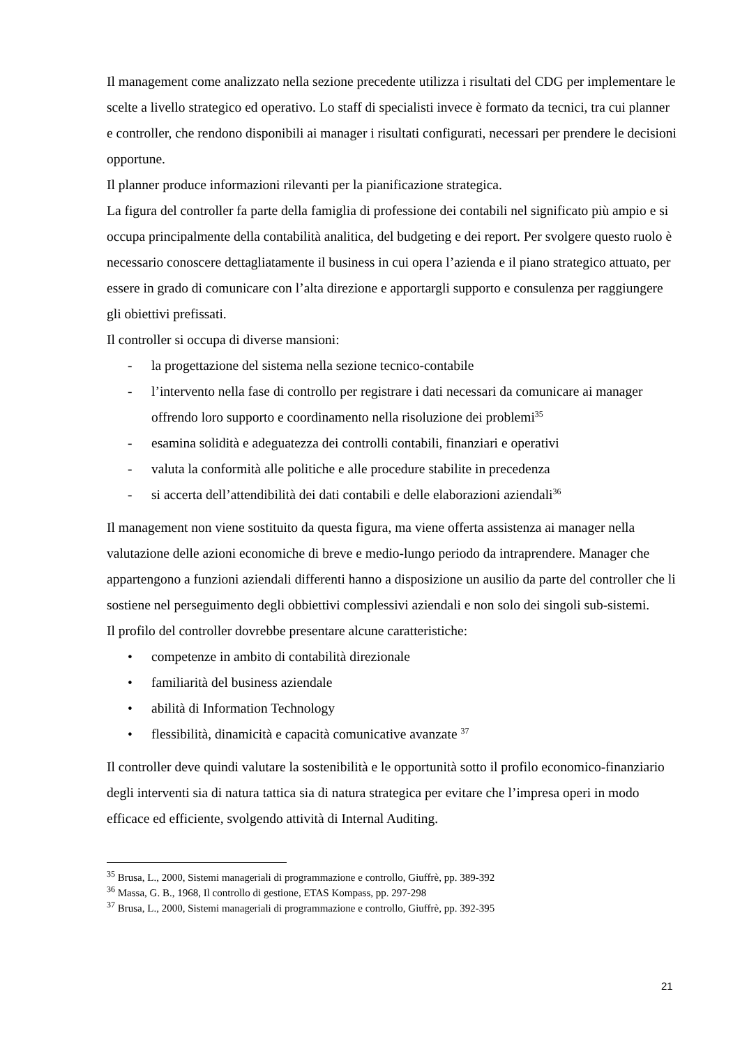Il management come analizzato nella sezione precedente utilizza i risultati del CDG per implementare le scelte a livello strategico ed operativo. Lo staff di specialisti invece è formato da tecnici, tra cui planner e controller, che rendono disponibili ai manager i risultati configurati, necessari per prendere le decisioni opportune.
Il planner produce informazioni rilevanti per la pianificazione strategica.
La figura del controller fa parte della famiglia di professione dei contabili nel significato più ampio e si occupa principalmente della contabilità analitica, del budgeting e dei report. Per svolgere questo ruolo è necessario conoscere dettagliatamente il business in cui opera l’azienda e il piano strategico attuato, per essere in grado di comunicare con l’alta direzione e apportargli supporto e consulenza per raggiungere gli obiettivi prefissati.
Il controller si occupa di diverse mansioni:
- la progettazione del sistema nella sezione tecnico-contabile
- l’intervento nella fase di controllo per registrare i dati necessari da comunicare ai manager offrendo loro supporto e coordinamento nella risoluzione dei problemi<sup>35</sup>
- esamina solidità e adeguatezza dei controlli contabili, finanziari e operativi
- valuta la conformità alle politiche e alle procedure stabilite in precedenza
- si accerta dell’attendibilità dei dati contabili e delle elaborazioni aziendali<sup>36</sup>
Il management non viene sostituito da questa figura, ma viene offerta assistenza ai manager nella valutazione delle azioni economiche di breve e medio-lungo periodo da intraprendere. Manager che appartengono a funzioni aziendali differenti hanno a disposizione un ausilio da parte del controller che li sostiene nel perseguimento degli obbiettivi complessivi aziendali e non solo dei singoli sub-sistemi.
Il profilo del controller dovrebbe presentare alcune caratteristiche:
• competenze in ambito di contabilità direzionale
• familiarità del business aziendale
• abilità di Information Technology
• flessibilità, dinamicità e capacità comunicative avanzate <sup>37</sup>
Il controller deve quindi valutare la sostenibilità e le opportunità sotto il profilo economico-finanziario degli interventi sia di natura tattica sia di natura strategica per evitare che l’impresa operi in modo efficace ed efficiente, svolgendo attività di Internal Auditing.
<sup>35</sup> Brusa, L., 2000, Sistemi manageriali di programmazione e controllo, Giuffrè, pp. 389-392
<sup>36</sup> Massa, G. B., 1968, Il controllo di gestione, ETAS Kompass, pp. 297-298
<sup>37</sup> Brusa, L., 2000, Sistemi manageriali di programmazione e controllo, Giuffrè, pp. 392-395
21